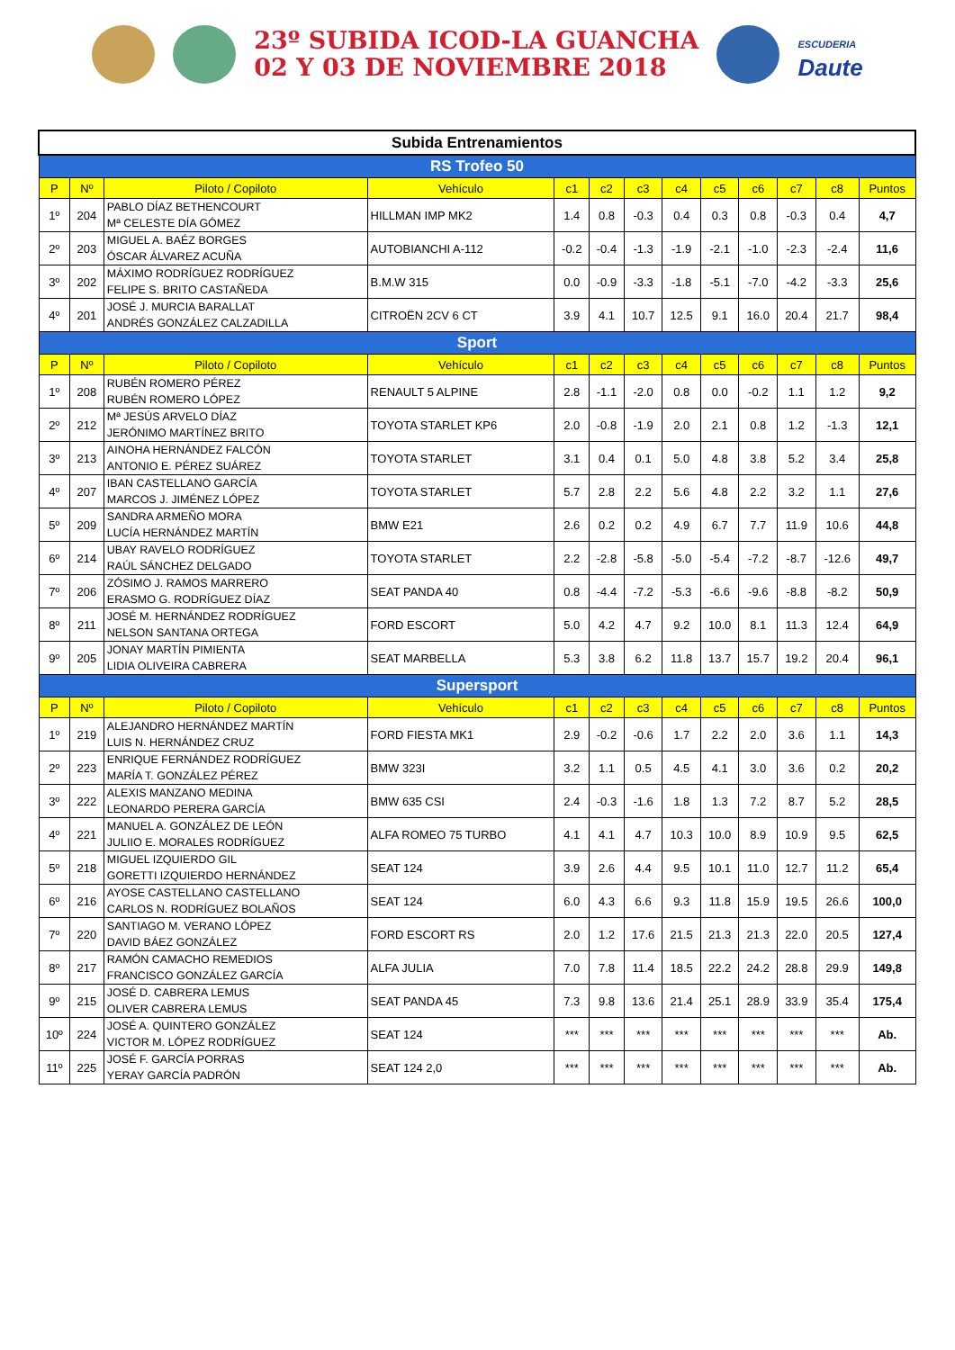23º SUBIDA ICOD-LA GUANCHA
02 Y 03 DE NOVIEMBRE 2018
ESCUDERIA
Daute
| Subida Entrenamientos | | | | | | | | | | | | |
| --- | --- | --- | --- | --- | --- | --- | --- | --- | --- | --- | --- | --- |
| RS Trofeo 50 | | | | | | | | | | | | |
| P | Nº | Piloto / Copiloto | Vehículo | c1 | c2 | c3 | c4 | c5 | c6 | c7 | c8 | Puntos |
| 1º | 204 | PABLO DÍAZ BETHENCOURT Mª CELESTE DÍA GÓMEZ | HILLMAN IMP MK2 | 1.4 | 0.8 | -0.3 | 0.4 | 0.3 | 0.8 | -0.3 | 0.4 | 4,7 |
| 2º | 203 | MIGUEL A. BAÉZ BORGES ÓSCAR ÁLVAREZ ACUÑA | AUTOBIANCHI A-112 | -0.2 | -0.4 | -1.3 | -1.9 | -2.1 | -1.0 | -2.3 | -2.4 | 11,6 |
| 3º | 202 | MÁXIMO RODRÍGUEZ RODRÍGUEZ FELIPE S. BRITO CASTAÑEDA | B.M.W 315 | 0.0 | -0.9 | -3.3 | -1.8 | -5.1 | -7.0 | -4.2 | -3.3 | 25,6 |
| 4º | 201 | JOSÉ J. MURCIA BARALLAT ANDRÉS GONZÁLEZ CALZADILLA | CITROËN 2CV 6 CT | 3.9 | 4.1 | 10.7 | 12.5 | 9.1 | 16.0 | 20.4 | 21.7 | 98,4 |
| Sport | | | | | | | | | | | | |
| P | Nº | Piloto / Copiloto | Vehículo | c1 | c2 | c3 | c4 | c5 | c6 | c7 | c8 | Puntos |
| 1º | 208 | RUBÉN ROMERO PÉREZ RUBÉN ROMERO LÓPEZ | RENAULT 5 ALPINE | 2.8 | -1.1 | -2.0 | 0.8 | 0.0 | -0.2 | 1.1 | 1.2 | 9,2 |
| 2º | 212 | Mª JESÚS ARVELO DÍAZ JERÓNIMO MARTÍNEZ BRITO | TOYOTA STARLET KP6 | 2.0 | -0.8 | -1.9 | 2.0 | 2.1 | 0.8 | 1.2 | -1.3 | 12,1 |
| 3º | 213 | AINOHA HERNÁNDEZ FALCÓN ANTONIO E. PÉREZ SUÁREZ | TOYOTA STARLET | 3.1 | 0.4 | 0.1 | 5.0 | 4.8 | 3.8 | 5.2 | 3.4 | 25,8 |
| 4º | 207 | IBAN CASTELLANO GARCÍA MARCOS J. JIMÉNEZ LÓPEZ | TOYOTA STARLET | 5.7 | 2.8 | 2.2 | 5.6 | 4.8 | 2.2 | 3.2 | 1.1 | 27,6 |
| 5º | 209 | SANDRA ARMEÑO MORA LUCÍA HERNÁNDEZ MARTÍN | BMW E21 | 2.6 | 0.2 | 0.2 | 4.9 | 6.7 | 7.7 | 11.9 | 10.6 | 44,8 |
| 6º | 214 | UBAY RAVELO RODRÍGUEZ RAÚL SÁNCHEZ DELGADO | TOYOTA STARLET | 2.2 | -2.8 | -5.8 | -5.0 | -5.4 | -7.2 | -8.7 | -12.6 | 49,7 |
| 7º | 206 | ZÓSIMO J. RAMOS MARRERO ERASMO G. RODRÍGUEZ DÍAZ | SEAT PANDA 40 | 0.8 | -4.4 | -7.2 | -5.3 | -6.6 | -9.6 | -8.8 | -8.2 | 50,9 |
| 8º | 211 | JOSÉ M. HERNÁNDEZ RODRÍGUEZ NELSON SANTANA ORTEGA | FORD ESCORT | 5.0 | 4.2 | 4.7 | 9.2 | 10.0 | 8.1 | 11.3 | 12.4 | 64,9 |
| 9º | 205 | JONAY MARTÍN PIMIENTA LIDIA OLIVEIRA CABRERA | SEAT MARBELLA | 5.3 | 3.8 | 6.2 | 11.8 | 13.7 | 15.7 | 19.2 | 20.4 | 96,1 |
| Supersport | | | | | | | | | | | | |
| P | Nº | Piloto / Copiloto | Vehículo | c1 | c2 | c3 | c4 | c5 | c6 | c7 | c8 | Puntos |
| 1º | 219 | ALEJANDRO HERNÁNDEZ MARTÍN LUIS N. HERNÁNDEZ CRUZ | FORD FIESTA MK1 | 2.9 | -0.2 | -0.6 | 1.7 | 2.2 | 2.0 | 3.6 | 1.1 | 14,3 |
| 2º | 223 | ENRIQUE FERNÁNDEZ RODRÍGUEZ MARÍA T. GONZÁLEZ PÉREZ | BMW 323I | 3.2 | 1.1 | 0.5 | 4.5 | 4.1 | 3.0 | 3.6 | 0.2 | 20,2 |
| 3º | 222 | ALEXIS MANZANO MEDINA LEONARDO PERERA GARCÍA | BMW 635 CSI | 2.4 | -0.3 | -1.6 | 1.8 | 1.3 | 7.2 | 8.7 | 5.2 | 28,5 |
| 4º | 221 | MANUEL A. GONZÁLEZ DE LEÓN JULIIO E. MORALES RODRÍGUEZ | ALFA ROMEO 75 TURBO | 4.1 | 4.1 | 4.7 | 10.3 | 10.0 | 8.9 | 10.9 | 9.5 | 62,5 |
| 5º | 218 | MIGUEL IZQUIERDO GIL GORETTI IZQUIERDO HERNÁNDEZ | SEAT 124 | 3.9 | 2.6 | 4.4 | 9.5 | 10.1 | 11.0 | 12.7 | 11.2 | 65,4 |
| 6º | 216 | AYOSE CASTELLANO CASTELLANO CARLOS N. RODRÍGUEZ BOLAÑOS | SEAT 124 | 6.0 | 4.3 | 6.6 | 9.3 | 11.8 | 15.9 | 19.5 | 26.6 | 100,0 |
| 7º | 220 | SANTIAGO M. VERANO LÓPEZ DAVID BÁEZ GONZÁLEZ | FORD ESCORT RS | 2.0 | 1.2 | 17.6 | 21.5 | 21.3 | 21.3 | 22.0 | 20.5 | 127,4 |
| 8º | 217 | RAMÓN CAMACHO REMEDIOS FRANCISCO GONZÁLEZ GARCÍA | ALFA JULIA | 7.0 | 7.8 | 11.4 | 18.5 | 22.2 | 24.2 | 28.8 | 29.9 | 149,8 |
| 9º | 215 | JOSÉ D. CABRERA LEMUS OLIVER CABRERA LEMUS | SEAT PANDA 45 | 7.3 | 9.8 | 13.6 | 21.4 | 25.1 | 28.9 | 33.9 | 35.4 | 175,4 |
| 10º | 224 | JOSÉ A. QUINTERO GONZÁLEZ VICTOR M. LÓPEZ RODRÍGUEZ | SEAT 124 | *** | *** | *** | *** | *** | *** | *** | *** | Ab. |
| 11º | 225 | JOSÉ F. GARCÍA PORRAS YERAY GARCÍA PADRÓN | SEAT 124 2,0 | *** | *** | *** | *** | *** | *** | *** | *** | Ab. |